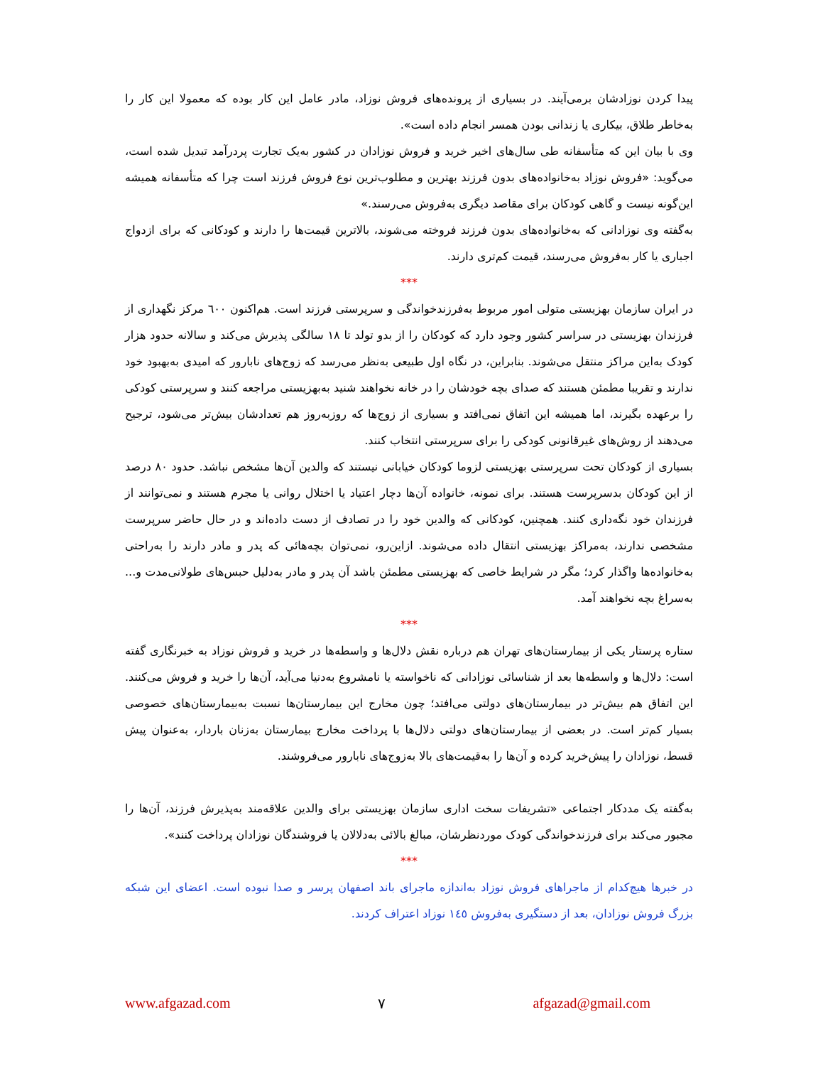پیدا کردن نوزادشان برمی‌آیند. در بسیاری از پرونده‌های فروش نوزاد، مادر عامل این کار بوده که معمولا این کار را به‌خاطر طلاق، بیکاری یا زندانی بودن همسر انجام داده است».
وی با بیان این که متأسفانه طی سال‌های اخیر خرید و فروش نوزادان در کشور به‌یک تجارت پردرآمد تبدیل شده است، می‌گوید: «فروش نوزاد به‌خانواده‌های بدون فرزند بهترین و مطلوب‌ترین نوع فروش فرزند است چرا که متأسفانه همیشه این‌گونه نیست و گاهی کودکان برای مقاصد دیگری به‌فروش می‌رسند.»
به‌گفته وی نوزادانی که به‌خانواده‌های بدون فرزند فروخته می‌شوند، بالاترین قیمت‌ها را دارند و کودکانی که برای ازدواج اجباری یا کار به‌فروش می‌رسند، قیمت کم‌تری دارند.
***
در ایران سازمان بهزیستی متولی امور مربوط به‌فرزندخواندگی و سرپرستی فرزند است. هم‌اکنون ٦٠٠ مرکز نگهداری از فرزندان بهزیستی در سراسر کشور وجود دارد که کودکان را از بدو تولد تا ١٨ سالگی پذیرش می‌کند و سالانه حدود هزار کودک به‌این مراکز منتقل می‌شوند. بنابراین، در نگاه اول طبیعی به‌نظر می‌رسد که زوج‌های نابارور که امیدی به‌بهبود خود ندارند و تقریبا مطمئن هستند که صدای بچه خودشان را در خانه نخواهند شنید به‌بهزیستی مراجعه کنند و سرپرستی کودکی را برعهده بگیرند، اما همیشه این اتفاق نمی‌افتد و بسیاری از زوج‌ها که روزبه‌روز هم تعدادشان بیش‌تر می‌شود، ترجیح می‌دهند از روش‌های غیرقانونی کودکی را برای سرپرستی انتخاب کنند.
بسیاری از کودکان تحت سرپرستی بهزیستی لزوما کودکان خیابانی نیستند که والدین آن‌ها مشخص نباشد. حدود ٨٠ درصد از این کودکان بدسرپرست هستند. برای نمونه، خانواده آن‌ها دچار اعتیاد یا اختلال روانی یا مجرم هستند و نمی‌توانند از فرزندان خود نگه‌داری کنند. همچنین، کودکانی که والدین خود را در تصادف از دست داده‌اند و در حال حاضر سرپرست مشخصی ندارند، به‌مراکز بهزیستی انتقال داده می‌شوند. ازاین‌رو، نمی‌توان بچه‌هائی که پدر و مادر دارند را به‌راحتی به‌خانواده‌ها واگذار کرد؛ مگر در شرایط خاصی که بهزیستی مطمئن باشد آن پدر و مادر به‌دلیل حبس‌های طولانی‌مدت و... به‌سراغ بچه نخواهند آمد.
***
ستاره پرستار یکی از بیمارستان‌های تهران هم درباره نقش دلال‌ها و واسطه‌ها در خرید و فروش نوزاد به خبرنگاری گفته است: دلال‌ها و واسطه‌ها بعد از شناسائی نوزادانی که ناخواسته یا نامشروع به‌دنیا می‌آید، آن‌ها را خرید و فروش می‌کنند. این اتفاق هم بیش‌تر در بیمارستان‌های دولتی می‌افتد؛ چون مخارج این بیمارستان‌ها نسبت به‌بیمارستان‌های خصوصی بسیار کم‌تر است. در بعضی از بیمارستان‌های دولتی دلال‌ها با پرداخت مخارج بیمارستان به‌زنان باردار، به‌عنوان پیش قسط، نوزادان را پیش‌خرید کرده و آن‌ها را به‌قیمت‌های بالا به‌زوج‌های نابارور می‌فروشند.
به‌گفته یک مددکار اجتماعی «تشریفات سخت اداری سازمان بهزیستی برای والدین علاقه‌مند به‌پذیرش فرزند، آن‌ها را مجبور می‌کند برای فرزندخواندگی کودک موردنظرشان، مبالغ بالائی به‌دلالان یا فروشندگان نوزادان پرداخت کنند».
***
در خبرها هیچ‌کدام از ماجراهای فروش نوزاد به‌اندازه ماجرای باند اصفهان پرسر و صدا نبوده است. اعضای این شبکه بزرگ فروش نوزادان، بعد از دستگیری به‌فروش ١٤٥ نوزاد اعتراف کردند.
www.afgazad.com ٧ afgazad@gmail.com